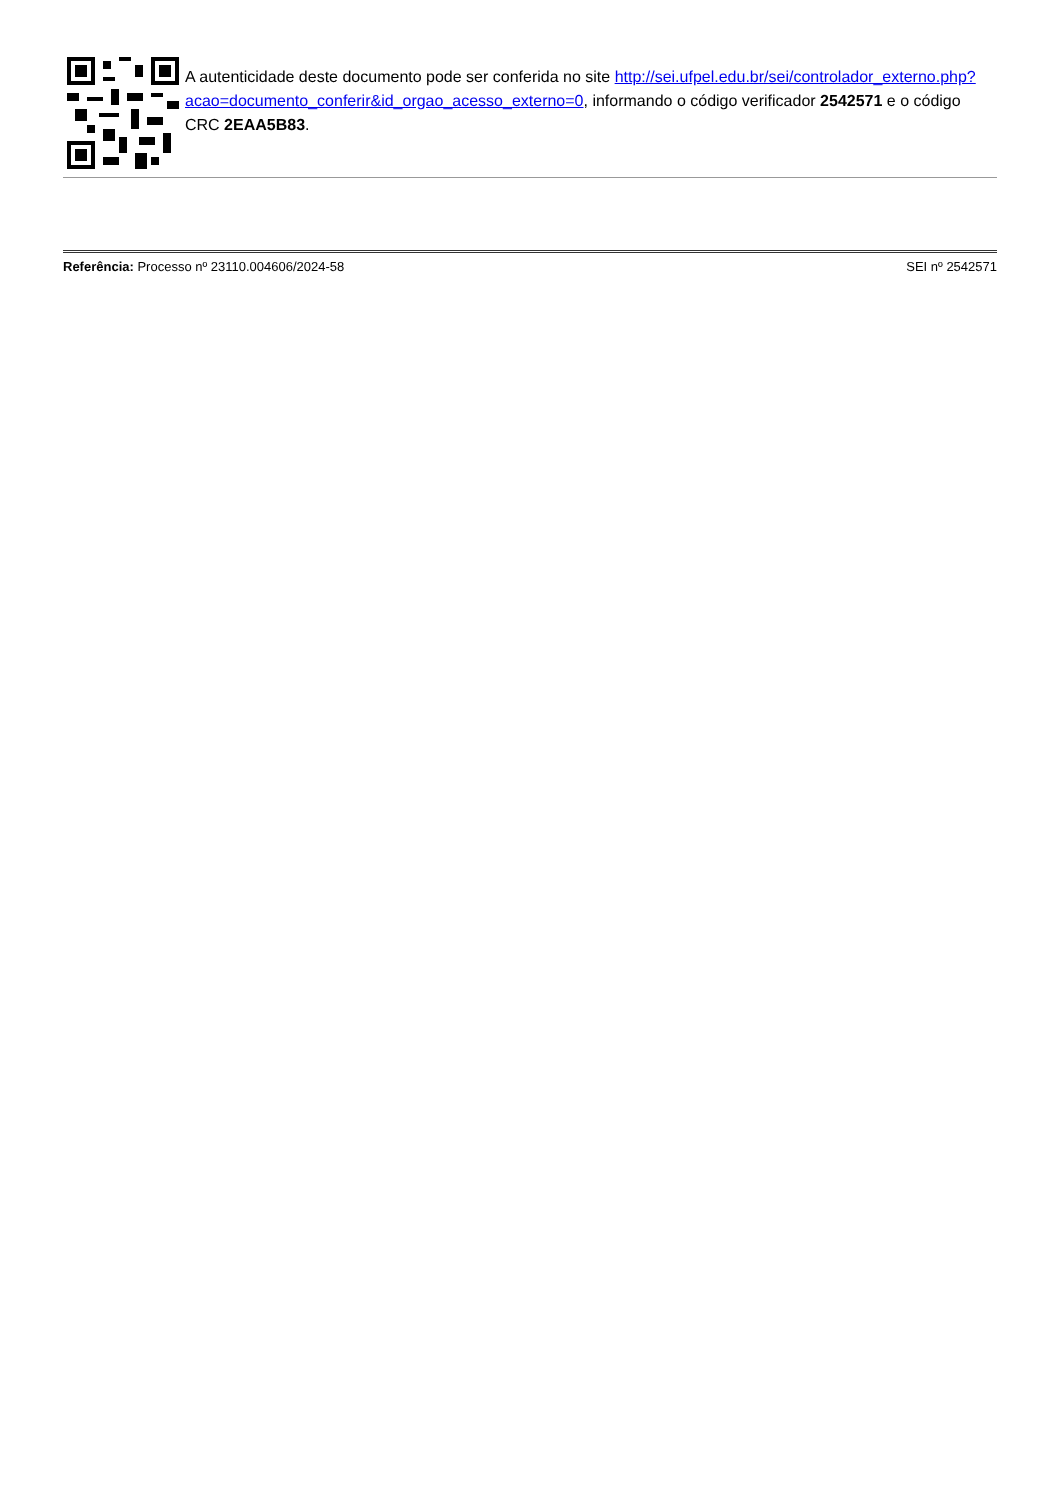A autenticidade deste documento pode ser conferida no site http://sei.ufpel.edu.br/sei/controlador_externo.php?
acao=documento_conferir&id_orgao_acesso_externo=0, informando o código verificador 2542571 e o código CRC 2EAA5B83.
Referência: Processo nº 23110.004606/2024-58 SEI nº 2542571